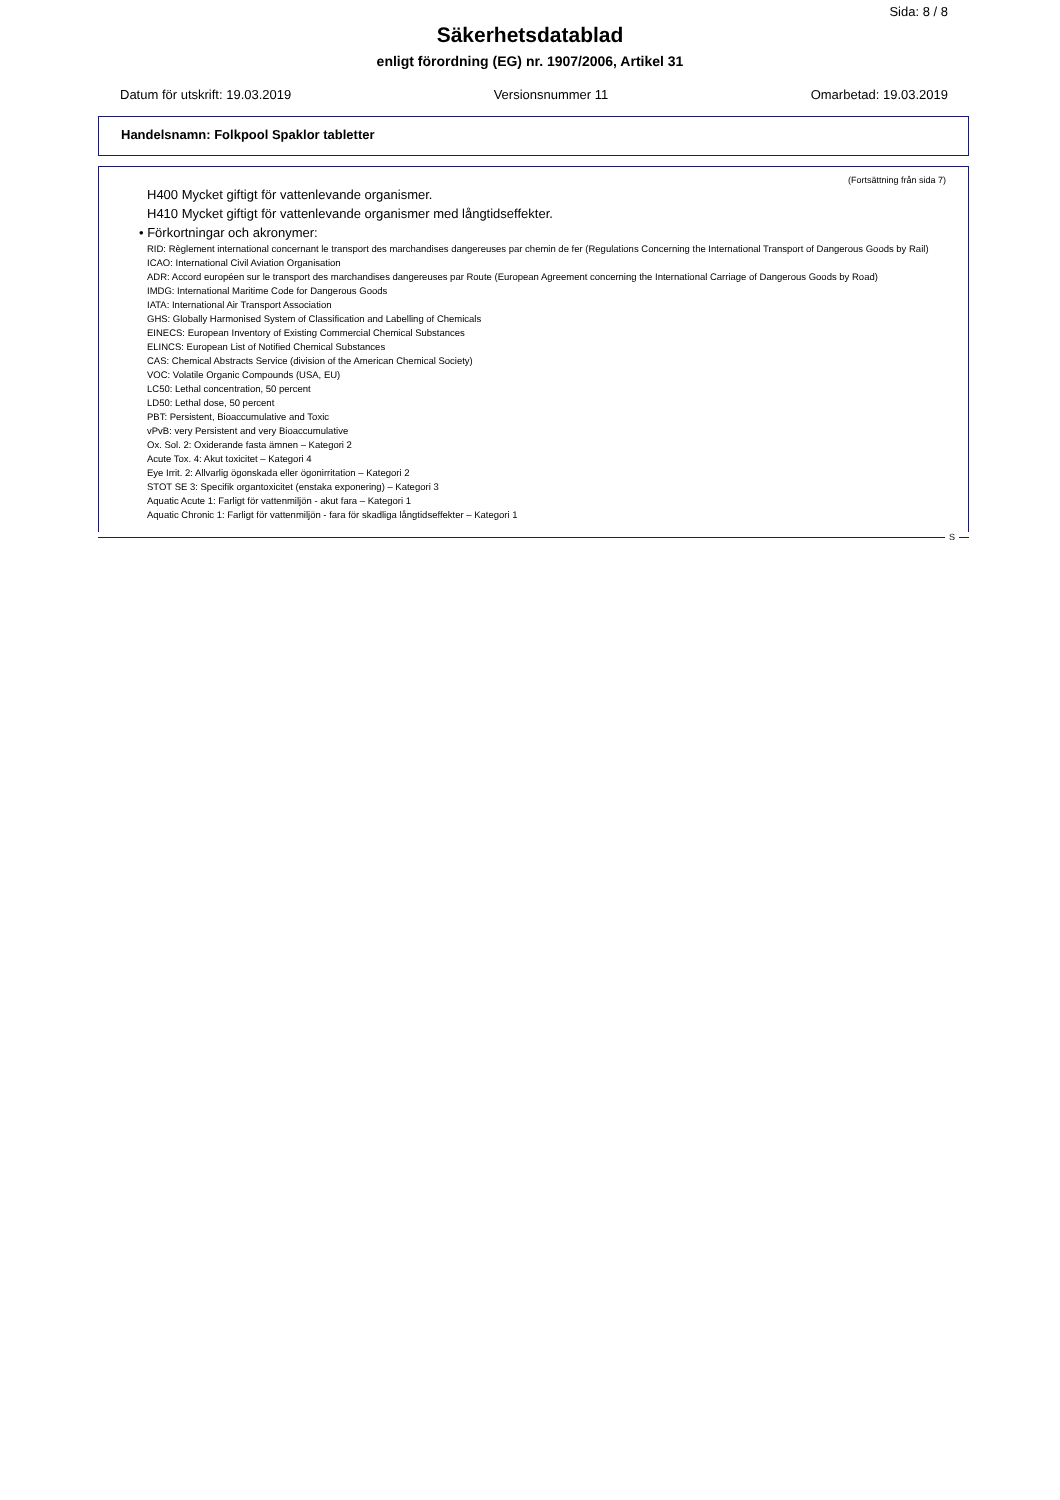Sida: 8 / 8
Säkerhetsdatablad
enligt förordning (EG) nr. 1907/2006, Artikel 31
Datum för utskrift: 19.03.2019 Versionsnummer 11 Omarbetad: 19.03.2019
Handelsnamn: Folkpool Spaklor tabletter
(Fortsättning från sida 7)
H400 Mycket giftigt för vattenlevande organismer.
H410 Mycket giftigt för vattenlevande organismer med långtidseffekter.
• Förkortningar och akronymer:
RID: Règlement international concernant le transport des marchandises dangereuses par chemin de fer (Regulations Concerning the International Transport of Dangerous Goods by Rail)
ICAO: International Civil Aviation Organisation
ADR: Accord européen sur le transport des marchandises dangereuses par Route (European Agreement concerning the International Carriage of Dangerous Goods by Road)
IMDG: International Maritime Code for Dangerous Goods
IATA: International Air Transport Association
GHS: Globally Harmonised System of Classification and Labelling of Chemicals
EINECS: European Inventory of Existing Commercial Chemical Substances
ELINCS: European List of Notified Chemical Substances
CAS: Chemical Abstracts Service (division of the American Chemical Society)
VOC: Volatile Organic Compounds (USA, EU)
LC50: Lethal concentration, 50 percent
LD50: Lethal dose, 50 percent
PBT: Persistent, Bioaccumulative and Toxic
vPvB: very Persistent and very Bioaccumulative
Ox. Sol. 2: Oxiderande fasta ämnen – Kategori 2
Acute Tox. 4: Akut toxicitet – Kategori 4
Eye Irrit. 2: Allvarlig ögonskada eller ögonirritation – Kategori 2
STOT SE 3: Specifik organtoxicitet (enstaka exponering) – Kategori 3
Aquatic Acute 1: Farligt för vattenmiljön - akut fara – Kategori 1
Aquatic Chronic 1: Farligt för vattenmiljön - fara för skadliga långtidseffekter – Kategori 1
S